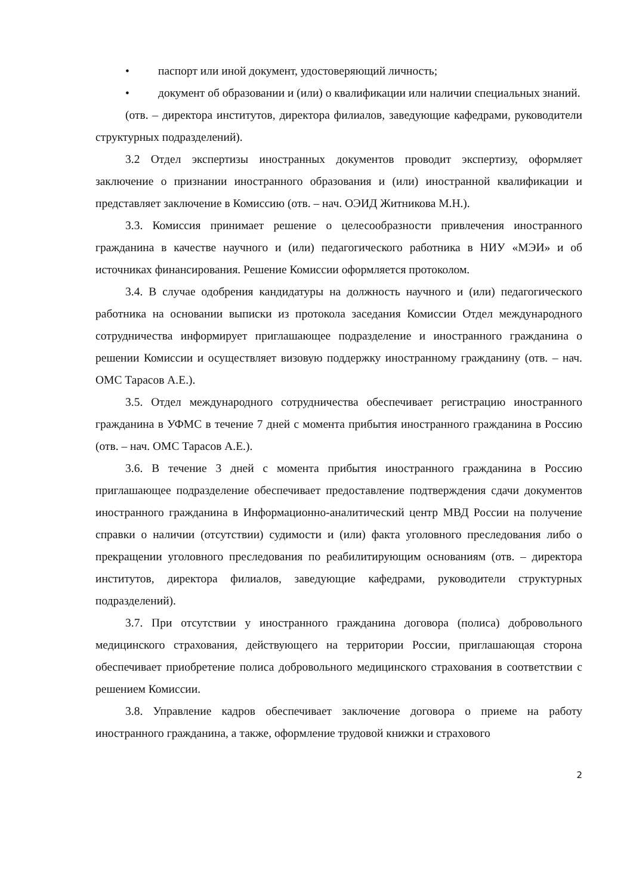• паспорт или иной документ, удостоверяющий личность;
• документ об образовании и (или) о квалификации или наличии специальных знаний.
(отв. – директора институтов, директора филиалов, заведующие кафедрами, руководители структурных подразделений).
3.2 Отдел экспертизы иностранных документов проводит экспертизу, оформляет заключение о признании иностранного образования и (или) иностранной квалификации и представляет заключение в Комиссию (отв. – нач. ОЭИД Житникова М.Н.).
3.3. Комиссия принимает решение о целесообразности привлечения иностранного гражданина в качестве научного и (или) педагогического работника в НИУ «МЭИ» и об источниках финансирования. Решение Комиссии оформляется протоколом.
3.4. В случае одобрения кандидатуры на должность научного и (или) педагогического работника на основании выписки из протокола заседания Комиссии Отдел международного сотрудничества информирует приглашающее подразделение и иностранного гражданина о решении Комиссии и осуществляет визовую поддержку иностранному гражданину (отв. – нач. ОМС Тарасов А.Е.).
3.5. Отдел международного сотрудничества обеспечивает регистрацию иностранного гражданина в УФМС в течение 7 дней с момента прибытия иностранного гражданина в Россию (отв. – нач. ОМС Тарасов А.Е.).
3.6. В течение 3 дней с момента прибытия иностранного гражданина в Россию приглашающее подразделение обеспечивает предоставление подтверждения сдачи документов иностранного гражданина в Информационно-аналитический центр МВД России на получение справки о наличии (отсутствии) судимости и (или) факта уголовного преследования либо о прекращении уголовного преследования по реабилитирующим основаниям (отв. – директора институтов, директора филиалов, заведующие кафедрами, руководители структурных подразделений).
3.7. При отсутствии у иностранного гражданина договора (полиса) добровольного медицинского страхования, действующего на территории России, приглашающая сторона обеспечивает приобретение полиса добровольного медицинского страхования в соответствии с решением Комиссии.
3.8. Управление кадров обеспечивает заключение договора о приеме на работу иностранного гражданина, а также, оформление трудовой книжки и страхового
2